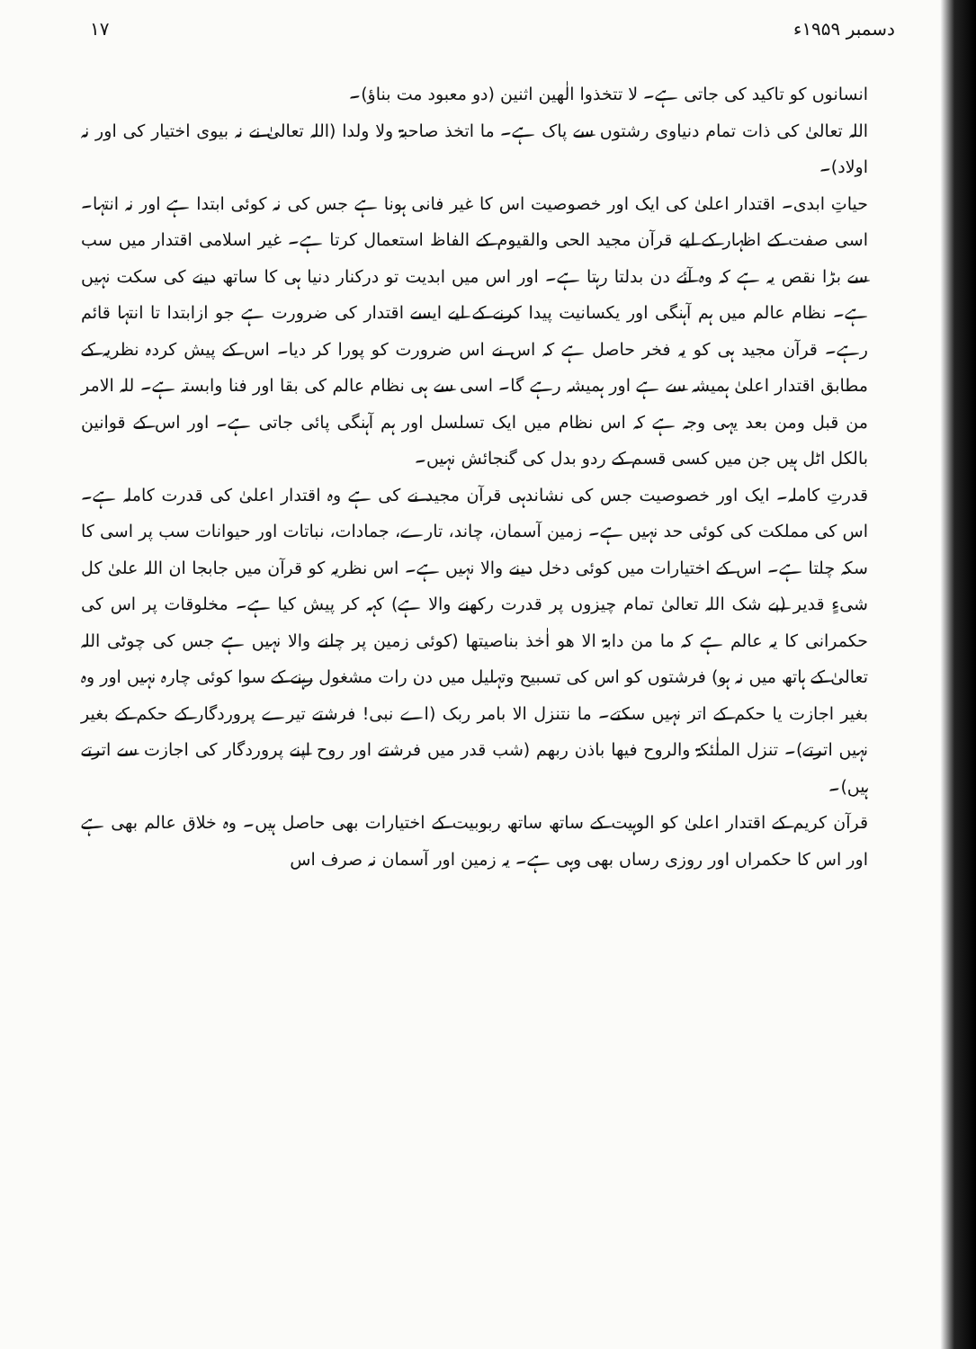۱۷ دسمبر ۱۹۵۹ء
انسانوں کو تاکید کی جاتی ہے۔ لا تتخذوا الٰھین اثنین (دو معبود مت بناؤ)۔
اللہ تعالیٰ کی ذات تمام دنیاوی رشتوں سے پاک ہے۔ ما اتخذ صاحبۃ ولا ولدا (اللہ تعالیٰ نے نہ بیوی اختیار کی اور نہ اولاد)۔
حیاتِ ابدی۔ اقتدار اعلیٰ کی ایک اور خصوصیت اس کا غیر فانی ہونا ہے جس کی نہ کوئی ابتدا ہے اور نہ انتہا۔ اسی صفت کے اظہار کے لیے قرآن مجید الحی والقیوم کے الفاظ استعمال کرتا ہے۔ غیر اسلامی اقتدار میں سب سے بڑا نقص یہ ہے کہ وہ آئے دن بدلتا رہتا ہے۔ اور اس میں ابدیت تو درکنار دنیا ہی کا ساتھ دینے کی سکت نہیں ہے۔ نظام عالم میں ہم آہنگی اور یکسانیت پیدا کرنے کے لیے ایسے اقتدار کی ضرورت ہے جو ازابتدا تا انتہا قائم رہے۔ قرآن مجید ہی کو یہ فخر حاصل ہے کہ اس نے اس ضرورت کو پورا کر دیا۔ اس کے پیش کردہ نظریہ کے مطابق اقتدار اعلیٰ ہمیشہ سے ہے اور ہمیشہ رہے گا۔ اسی سے ہی نظام عالم کی بقا اور فنا وابستہ ہے۔ للہ الامر من قبل ومن بعد یہی وجہ ہے کہ اس نظام میں ایک تسلسل اور ہم آہنگی پائی جاتی ہے۔ اور اس کے قوانین بالکل اٹل ہیں جن میں کسی قسم کے ردو بدل کی گنجائش نہیں۔
قدرتِ کاملہ۔ ایک اور خصوصیت جس کی نشاندہی قرآن مجید نے کی ہے وہ اقتدار اعلیٰ کی قدرت کاملہ ہے۔ اس کی مملکت کی کوئی حد نہیں ہے۔ زمین آسمان، چاند، تارے، جمادات، نباتات اور حیوانات سب پر اسی کا سکہ چلتا ہے۔ اس کے اختیارات میں کوئی دخل دینے والا نہیں ہے۔ اس نظریہ کو قرآن میں جابجا ان اللہ علیٰ کل شیءٍ قدیر (بے شک اللہ تعالیٰ تمام چیزوں پر قدرت رکھنے والا ہے) کہہ کر پیش کیا ہے۔ مخلوقات پر اس کی حکمرانی کا یہ عالم ہے کہ ما من دابۃ الا ھو اٰخذ بناصیتھا (کوئی زمین پر چلنے والا نہیں ہے جس کی چوٹی اللہ تعالیٰ کے ہاتھ میں نہ ہو) فرشتوں کو اس کی تسبیح وتہلیل میں دن رات مشغول رہنے کے سوا کوئی چارہ نہیں اور وہ بغیر اجازت یا حکم کے اتر نہیں سکتے۔ ما نتنزل الا بامر ربک (اے نبی! فرشتے تیرے پروردگار کے حکم کے بغیر نہیں اترتے)۔ تنزل الملٰئکۃ والروح فیھا باذن ربھم (شب قدر میں فرشتے اور روح اپنے پروردگار کی اجازت سے اترتے ہیں)۔
قرآن کریم کے اقتدار اعلیٰ کو الوہیت کے ساتھ ساتھ ربوبیت کے اختیارات بھی حاصل ہیں۔ وہ خلاق عالم بھی ہے اور اس کا حکمراں اور روزی رساں بھی وہی ہے۔ یہ زمین اور آسمان نہ صرف اس